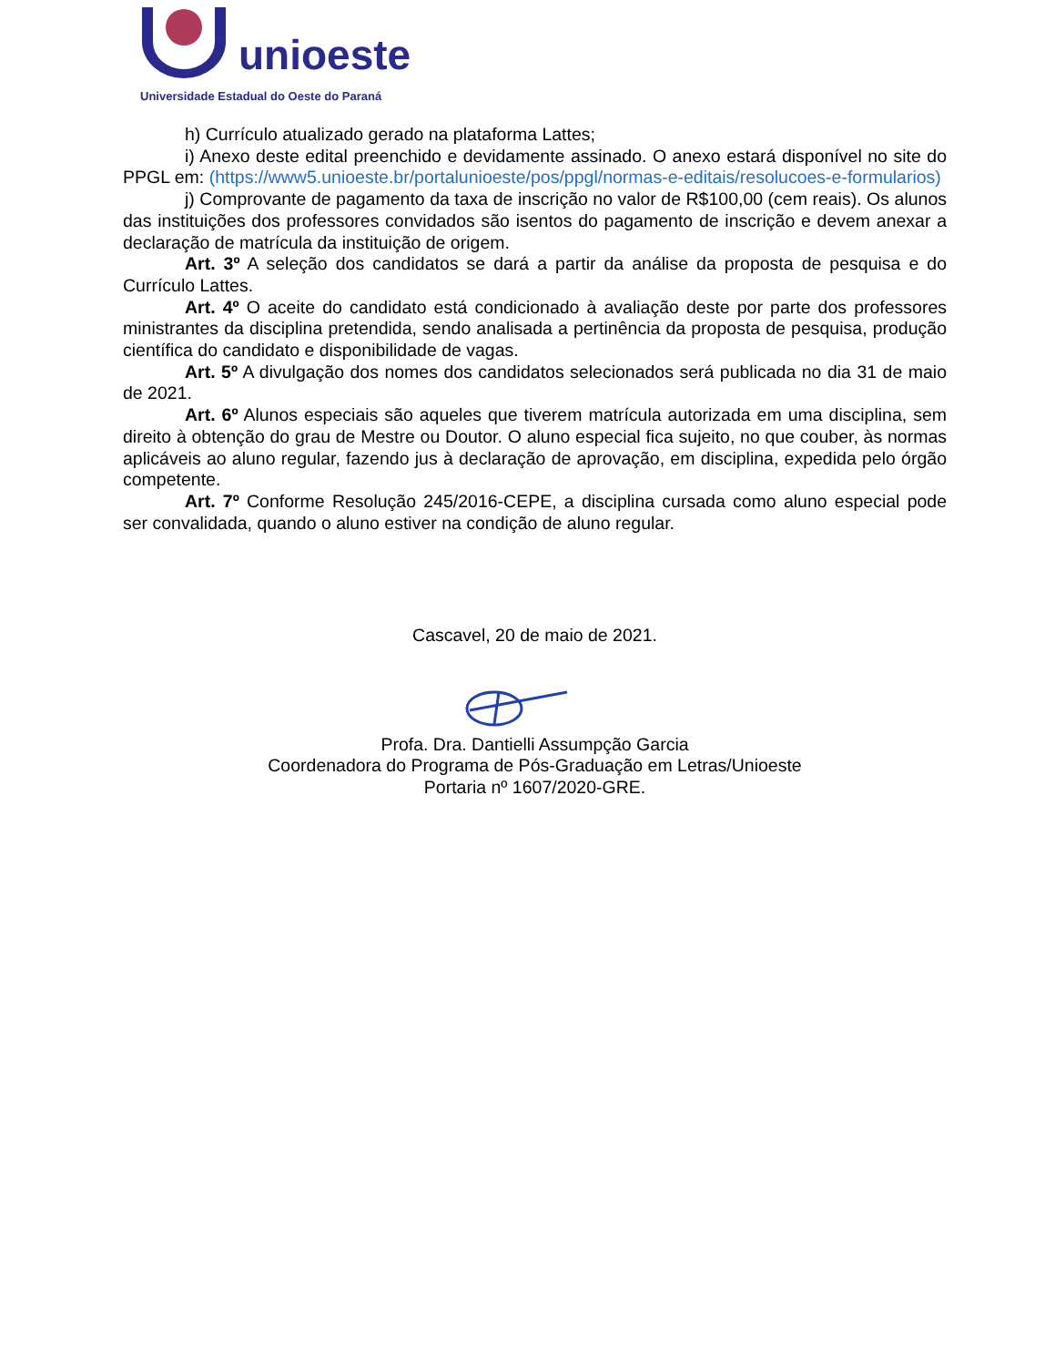unioeste
Universidade Estadual do Oeste do Paraná
h) Currículo atualizado gerado na plataforma Lattes;
i) Anexo deste edital preenchido e devidamente assinado. O anexo estará disponível no site do PPGL em: (https://www5.unioeste.br/portalunioeste/pos/ppgl/normas-e-editais/resolucoes-e-formularios)
j) Comprovante de pagamento da taxa de inscrição no valor de R$100,00 (cem reais). Os alunos das instituições dos professores convidados são isentos do pagamento de inscrição e devem anexar a declaração de matrícula da instituição de origem.
Art. 3º A seleção dos candidatos se dará a partir da análise da proposta de pesquisa e do Currículo Lattes.
Art. 4º O aceite do candidato está condicionado à avaliação deste por parte dos professores ministrantes da disciplina pretendida, sendo analisada a pertinência da proposta de pesquisa, produção científica do candidato e disponibilidade de vagas.
Art. 5º A divulgação dos nomes dos candidatos selecionados será publicada no dia 31 de maio de 2021.
Art. 6º Alunos especiais são aqueles que tiverem matrícula autorizada em uma disciplina, sem direito à obtenção do grau de Mestre ou Doutor. O aluno especial fica sujeito, no que couber, às normas aplicáveis ao aluno regular, fazendo jus à declaração de aprovação, em disciplina, expedida pelo órgão competente.
Art. 7º Conforme Resolução 245/2016-CEPE, a disciplina cursada como aluno especial pode ser convalidada, quando o aluno estiver na condição de aluno regular.
Cascavel, 20 de maio de 2021.
Profa. Dra. Dantielli Assumpção Garcia
Coordenadora do Programa de Pós-Graduação em Letras/Unioeste
Portaria nº 1607/2020-GRE.